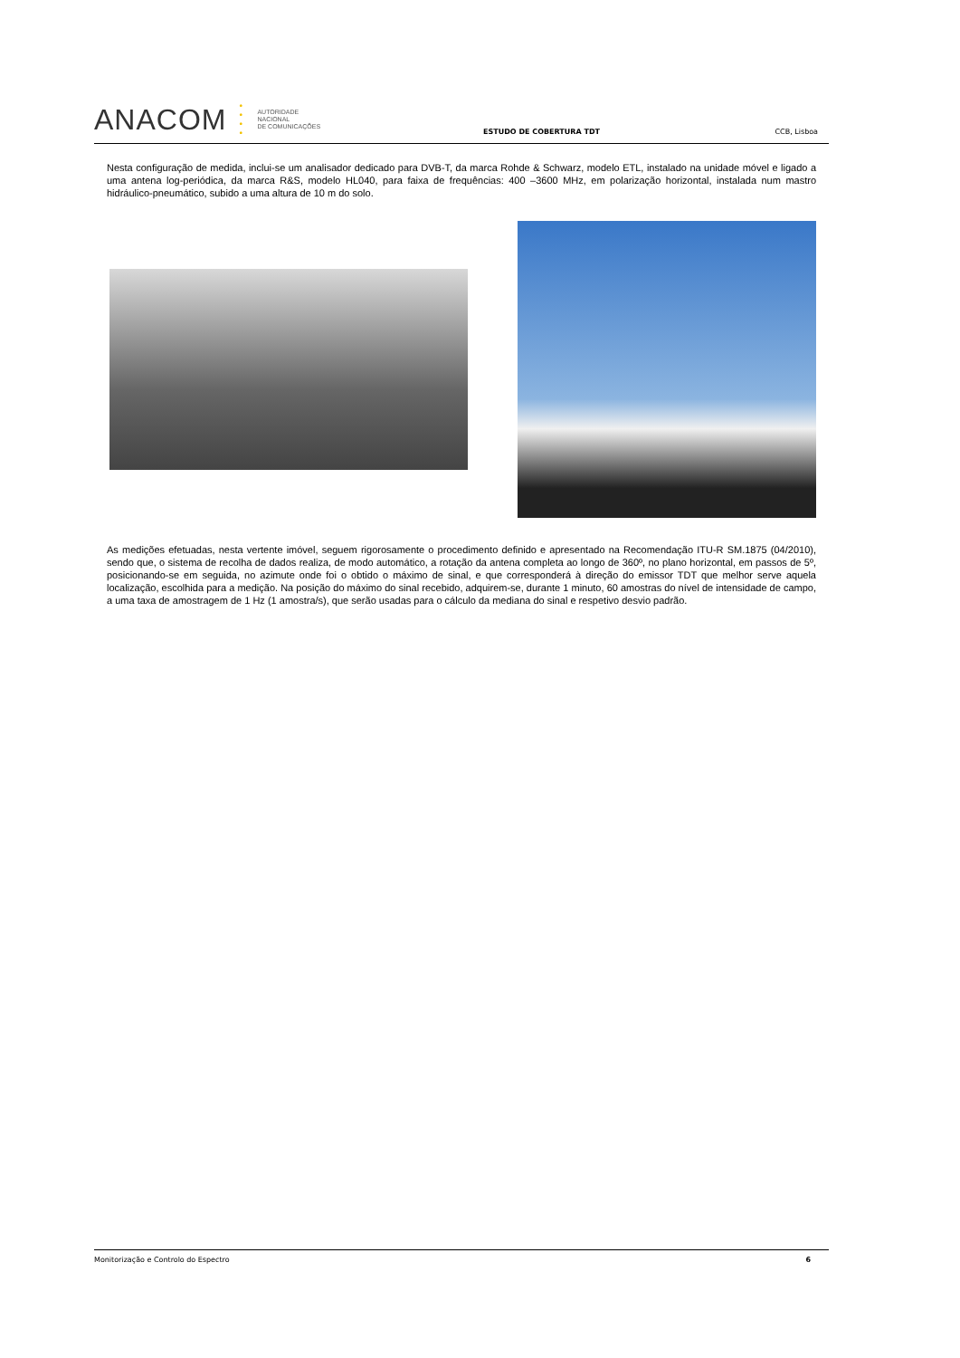ANACOM
•
•
•
•
AUTORIDADE
NACIONAL
DE COMUNICAÇÕES
ESTUDO DE COBERTURA TDT
CCB, Lisboa
Nesta configuração de medida, inclui-se um analisador dedicado para DVB-T, da marca Rohde & Schwarz, modelo ETL, instalado na unidade móvel e ligado a uma antena log-periódica, da marca R&S, modelo HL040, para faixa de frequências: 400 –3600 MHz, em polarização horizontal, instalada num mastro hidráulico-pneumático, subido a uma altura de 10 m do solo.
As medições efetuadas, nesta vertente imóvel, seguem rigorosamente o procedimento definido e apresentado na Recomendação ITU-R SM.1875 (04/2010), sendo que, o sistema de recolha de dados realiza, de modo automático, a rotação da antena completa ao longo de 360º, no plano horizontal, em passos de 5º, posicionando-se em seguida, no azimute onde foi o obtido o máximo de sinal, e que corresponderá à direção do emissor TDT que melhor serve aquela localização, escolhida para a medição. Na posição do máximo do sinal recebido, adquirem-se, durante 1 minuto, 60 amostras do nível de intensidade de campo, a uma taxa de amostragem de 1 Hz (1 amostra/s), que serão usadas para o cálculo da mediana do sinal e respetivo desvio padrão.
Monitorização e Controlo do Espectro 6